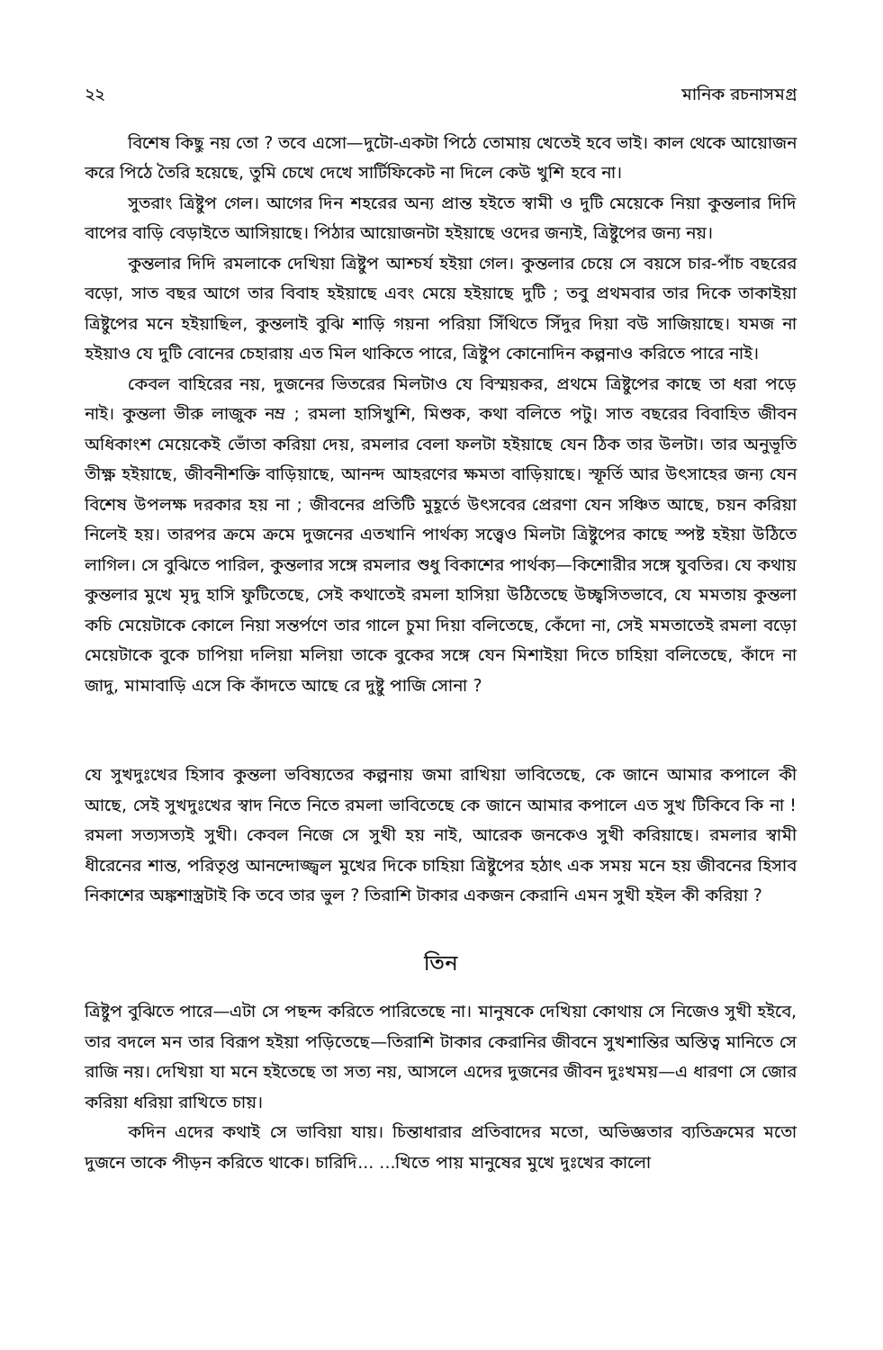২২ মানিক রচনাসমগ্র
বিশেষ কিছু নয় তো ? তবে এসো—দুটো-একটা পিঠে তোমায় খেতেই হবে ভাই। কাল থেকে আয়োজন করে পিঠে তৈরি হয়েছে, তুমি চেখে দেখে সার্টিফিকেট না দিলে কেউ খুশি হবে না।
সুতরাং ত্রিষ্টুপ গেল। আগের দিন শহরের অন্য প্রান্ত হইতে স্বামী ও দুটি মেয়েকে নিয়া কুন্তলার দিদি বাপের বাড়ি বেড়াইতে আসিয়াছে। পিঠার আয়োজনটা হইয়াছে ওদের জন্যই, ত্রিষ্টুপের জন্য নয়।
কুন্তলার দিদি রমলাকে দেখিয়া ত্রিষ্টুপ আশ্চর্য হইয়া গেল। কুন্তলার চেয়ে সে বয়সে চার-পাঁচ বছরের বড়ো, সাত বছর আগে তার বিবাহ হইয়াছে এবং মেয়ে হইয়াছে দুটি ; তবু প্রথমবার তার দিকে তাকাইয়া ত্রিষ্টুপের মনে হইয়াছিল, কুন্তলাই বুঝি শাড়ি গয়না পরিয়া সিঁথিতে সিঁদুর দিয়া বউ সাজিয়াছে। যমজ না হইয়াও যে দুটি বোনের চেহারায় এত মিল থাকিতে পারে, ত্রিষ্টুপ কোনোদিন কল্পনাও করিতে পারে নাই।
কেবল বাহিরের নয়, দুজনের ভিতরের মিলটাও যে বিস্ময়কর, প্রথমে ত্রিষ্টুপের কাছে তা ধরা পড়ে নাই। কুন্তলা ভীরু লাজুক নম্র ; রমলা হাসিখুশি, মিশুক, কথা বলিতে পটু। সাত বছরের বিবাহিত জীবন অধিকাংশ মেয়েকেই ভোঁতা করিয়া দেয়, রমলার বেলা ফলটা হইয়াছে যেন ঠিক তার উলটা। তার অনুভূতি তীক্ষ্ণ হইয়াছে, জীবনীশক্তি বাড়িয়াছে, আনন্দ আহরণের ক্ষমতা বাড়িয়াছে। স্ফূর্তি আর উৎসাহের জন্য যেন বিশেষ উপলক্ষ দরকার হয় না ; জীবনের প্রতিটি মুহূর্তে উৎসবের প্রেরণা যেন সঞ্চিত আছে, চয়ন করিয়া নিলেই হয়। তারপর ক্রমে ক্রমে দুজনের এতখানি পার্থক্য সত্ত্বেও মিলটা ত্রিষ্টুপের কাছে স্পষ্ট হইয়া উঠিতে লাগিল। সে বুঝিতে পারিল, কুন্তলার সঙ্গে রমলার শুধু বিকাশের পার্থক্য—কিশোরীর সঙ্গে যুবতির। যে কথায় কুন্তলার মুখে মৃদু হাসি ফুটিতেছে, সেই কথাতেই রমলা হাসিয়া উঠিতেছে উচ্ছ্বসিতভাবে, যে মমতায় কুন্তলা কচি মেয়েটাকে কোলে নিয়া সন্তর্পণে তার গালে চুমা দিয়া বলিতেছে, কেঁদো না, সেই মমতাতেই রমলা বড়ো মেয়েটাকে বুকে চাপিয়া দলিয়া মলিয়া তাকে বুকের সঙ্গে যেন মিশাইয়া দিতে চাহিয়া বলিতেছে, কাঁদে না জাদু, মামাবাড়ি এসে কি কাঁদতে আছে রে দুষ্টু পাজি সোনা ?
যে সুখদুঃখের হিসাব কুন্তলা ভবিষ্যতের কল্পনায় জমা রাখিয়া ভাবিতেছে, কে জানে আমার কপালে কী আছে, সেই সুখদুঃখের স্বাদ নিতে নিতে রমলা ভাবিতেছে কে জানে আমার কপালে এত সুখ টিকিবে কি না ! রমলা সত্যসত্যই সুখী। কেবল নিজে সে সুখী হয় নাই, আরেক জনকেও সুখী করিয়াছে। রমলার স্বামী ধীরেনের শান্ত, পরিতৃপ্ত আনন্দোজ্জ্বল মুখের দিকে চাহিয়া ত্রিষ্টুপের হঠাৎ এক সময় মনে হয় জীবনের হিসাব নিকাশের অঙ্কশাস্ত্রটাই কি তবে তার ভুল ? তিরাশি টাকার একজন কেরানি এমন সুখী হইল কী করিয়া ?
তিন
ত্রিষ্টুপ বুঝিতে পারে—এটা সে পছন্দ করিতে পারিতেছে না। মানুষকে দেখিয়া কোথায় সে নিজেও সুখী হইবে, তার বদলে মন তার বিরূপ হইয়া পড়িতেছে—তিরাশি টাকার কেরানির জীবনে সুখশান্তির অস্তিত্ব মানিতে সে রাজি নয়। দেখিয়া যা মনে হইতেছে তা সত্য নয়, আসলে এদের দুজনের জীবন দুঃখময়—এ ধারণা সে জোর করিয়া ধরিয়া রাখিতে চায়।
কদিন এদের কথাই সে ভাবিয়া যায়। চিন্তাধারার প্রতিবাদের মতো, অভিজ্ঞতার ব্যতিক্রমের মতো দুজনে তাকে পীড়ন করিতে থাকে। চারিদি... ...খিতে পায় মানুষের মুখে দুঃখের কালো